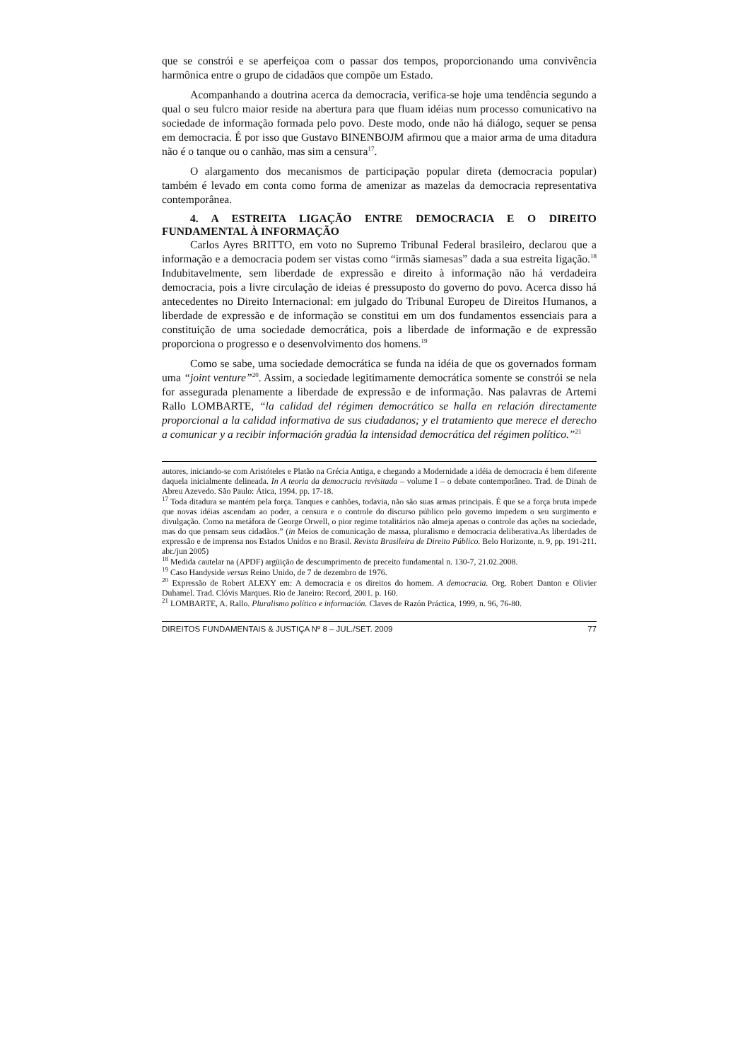que se constrói e se aperfeiçoa com o passar dos tempos, proporcionando uma convivência harmônica entre o grupo de cidadãos que compõe um Estado.
Acompanhando a doutrina acerca da democracia, verifica-se hoje uma tendência segundo a qual o seu fulcro maior reside na abertura para que fluam idéias num processo comunicativo na sociedade de informação formada pelo povo. Deste modo, onde não há diálogo, sequer se pensa em democracia. É por isso que Gustavo BINENBOJM afirmou que a maior arma de uma ditadura não é o tanque ou o canhão, mas sim a censura<sup>17</sup>.
O alargamento dos mecanismos de participação popular direta (democracia popular) também é levado em conta como forma de amenizar as mazelas da democracia representativa contemporânea.
4. A ESTREITA LIGAÇÃO ENTRE DEMOCRACIA E O DIREITO FUNDAMENTAL À INFORMAÇÃO
Carlos Ayres BRITTO, em voto no Supremo Tribunal Federal brasileiro, declarou que a informação e a democracia podem ser vistas como “irmãs siamesas” dada a sua estreita ligação.<sup>18</sup> Indubitavelmente, sem liberdade de expressão e direito à informação não há verdadeira democracia, pois a livre circulação de ideias é pressuposto do governo do povo. Acerca disso há antecedentes no Direito Internacional: em julgado do Tribunal Europeu de Direitos Humanos, a liberdade de expressão e de informação se constitui em um dos fundamentos essenciais para a constituição de uma sociedade democrática, pois a liberdade de informação e de expressão proporciona o progresso e o desenvolvimento dos homens.<sup>19</sup>
Como se sabe, uma sociedade democrática se funda na idéia de que os governados formam uma “joint venture”<sup>20</sup>. Assim, a sociedade legitimamente democrática somente se constrói se nela for assegurada plenamente a liberdade de expressão e de informação. Nas palavras de Artemi Rallo LOMBARTE, “la calidad del régimen democrático se halla en relación directamente proporcional a la calidad informativa de sus ciudadanos; y el tratamiento que merece el derecho a comunicar y a recibir información gradúa la intensidad democrática del régimen político.”<sup>21</sup>
autores, iniciando-se com Aristóteles e Platão na Grécia Antiga, e chegando a Modernidade a idéia de democracia é bem diferente daquela inicialmente delineada. In A teoria da democracia revisitada – volume I – o debate contemporâneo. Trad. de Dinah de Abreu Azevedo. São Paulo: Ática, 1994. pp. 17-18.
<sup>17</sup> Toda ditadura se mantém pela força. Tanques e canhões, todavia, não são suas armas principais. É que se a força bruta impede que novas idéias ascendam ao poder, a censura e o controle do discurso público pelo governo impedem o seu surgimento e divulgação. Como na metáfora de George Orwell, o pior regime totalitários não almeja apenas o controle das ações na sociedade, mas do que pensam seus cidadãos.” (in Meios de comunicação de massa, pluralismo e democracia deliberativa.As liberdades de expressão e de imprensa nos Estados Unidos e no Brasil. Revista Brasileira de Direito Público. Belo Horizonte, n. 9, pp. 191-211. abr./jun 2005)
<sup>18</sup> Medida cautelar na (APDF) argüição de descumprimento de preceito fundamental n. 130-7, 21.02.2008.
<sup>19</sup> Caso Handyside versus Reino Unido, de 7 de dezembro de 1976.
<sup>20</sup> Expressão de Robert ALEXY em: A democracia e os direitos do homem. A democracia. Org. Robert Danton e Olivier Duhamel. Trad. Clóvis Marques. Rio de Janeiro: Record, 2001. p. 160.
<sup>21</sup> LOMBARTE, A. Rallo. Pluralismo político e información. Claves de Razón Práctica, 1999, n. 96, 76-80.
DIREITOS FUNDAMENTAIS & JUSTIÇA Nº 8 – JUL./SET. 2009 77